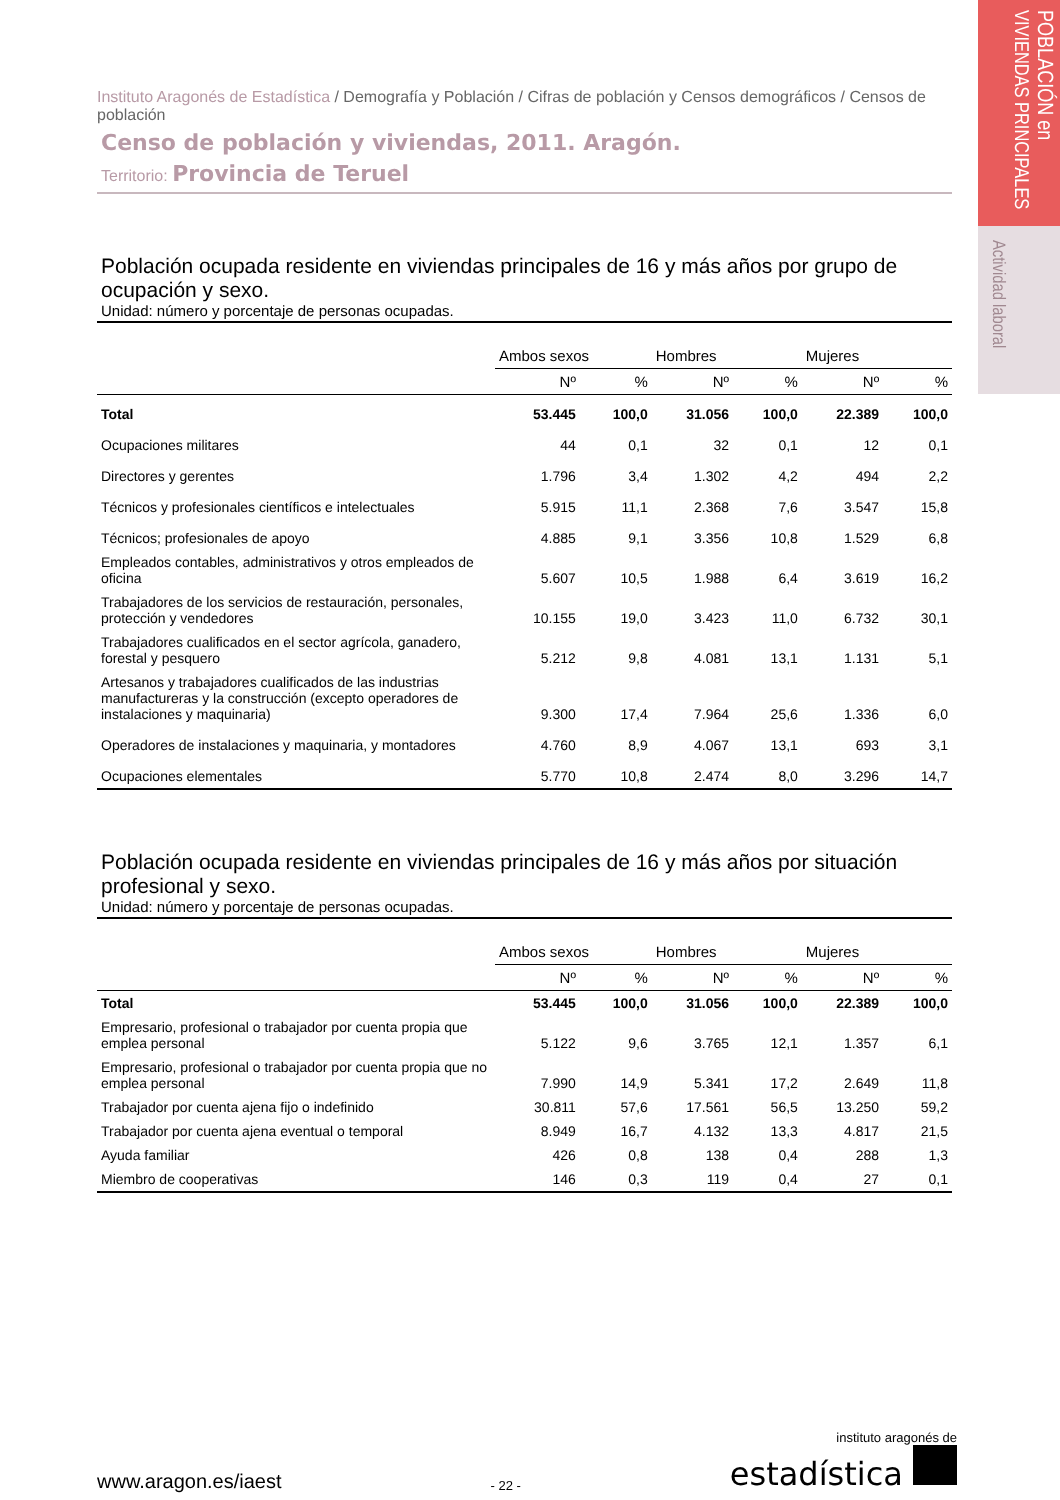POBLACIÓN en
VIVIENDAS PRINCIPALES
Actividad laboral
Instituto Aragonés de Estadística / Demografía y Población / Cifras de población y Censos demográficos / Censos de población
Censo de población y viviendas, 2011. Aragón.
Territorio: Provincia de Teruel
Población ocupada residente en viviendas principales de 16 y más años por grupo de ocupación y sexo.
Unidad: número y porcentaje de personas ocupadas.
| | Ambos sexos | | Hombres | | Mujeres | |
| --- | --- | --- | --- | --- | --- | --- |
| | Nº | % | Nº | % | Nº | % |
| Total | 53.445 | 100,0 | 31.056 | 100,0 | 22.389 | 100,0 |
| Ocupaciones militares | 44 | 0,1 | 32 | 0,1 | 12 | 0,1 |
| Directores y gerentes | 1.796 | 3,4 | 1.302 | 4,2 | 494 | 2,2 |
| Técnicos y profesionales científicos e intelectuales | 5.915 | 11,1 | 2.368 | 7,6 | 3.547 | 15,8 |
| Técnicos; profesionales de apoyo | 4.885 | 9,1 | 3.356 | 10,8 | 1.529 | 6,8 |
| Empleados contables, administrativos y otros empleados de oficina | 5.607 | 10,5 | 1.988 | 6,4 | 3.619 | 16,2 |
| Trabajadores de los servicios de restauración, personales, protección y vendedores | 10.155 | 19,0 | 3.423 | 11,0 | 6.732 | 30,1 |
| Trabajadores cualificados en el sector agrícola, ganadero, forestal y pesquero | 5.212 | 9,8 | 4.081 | 13,1 | 1.131 | 5,1 |
| Artesanos y trabajadores cualificados de las industrias manufactureras y la construcción (excepto operadores de instalaciones y maquinaria) | 9.300 | 17,4 | 7.964 | 25,6 | 1.336 | 6,0 |
| Operadores de instalaciones y maquinaria, y montadores | 4.760 | 8,9 | 4.067 | 13,1 | 693 | 3,1 |
| Ocupaciones elementales | 5.770 | 10,8 | 2.474 | 8,0 | 3.296 | 14,7 |
Población ocupada residente en viviendas principales de 16 y más años por situación profesional y sexo.
Unidad: número y porcentaje de personas ocupadas.
| | Ambos sexos | | Hombres | | Mujeres | |
| --- | --- | --- | --- | --- | --- | --- |
| | Nº | % | Nº | % | Nº | % |
| Total | 53.445 | 100,0 | 31.056 | 100,0 | 22.389 | 100,0 |
| Empresario, profesional o trabajador por cuenta propia que emplea personal | 5.122 | 9,6 | 3.765 | 12,1 | 1.357 | 6,1 |
| Empresario, profesional o trabajador por cuenta propia que no emplea personal | 7.990 | 14,9 | 5.341 | 17,2 | 2.649 | 11,8 |
| Trabajador por cuenta ajena fijo o indefinido | 30.811 | 57,6 | 17.561 | 56,5 | 13.250 | 59,2 |
| Trabajador por cuenta ajena eventual o temporal | 8.949 | 16,7 | 4.132 | 13,3 | 4.817 | 21,5 |
| Ayuda familiar | 426 | 0,8 | 138 | 0,4 | 288 | 1,3 |
| Miembro de cooperativas | 146 | 0,3 | 119 | 0,4 | 27 | 0,1 |
www.aragon.es/iaest
- 22 -
instituto aragonés de
estadística